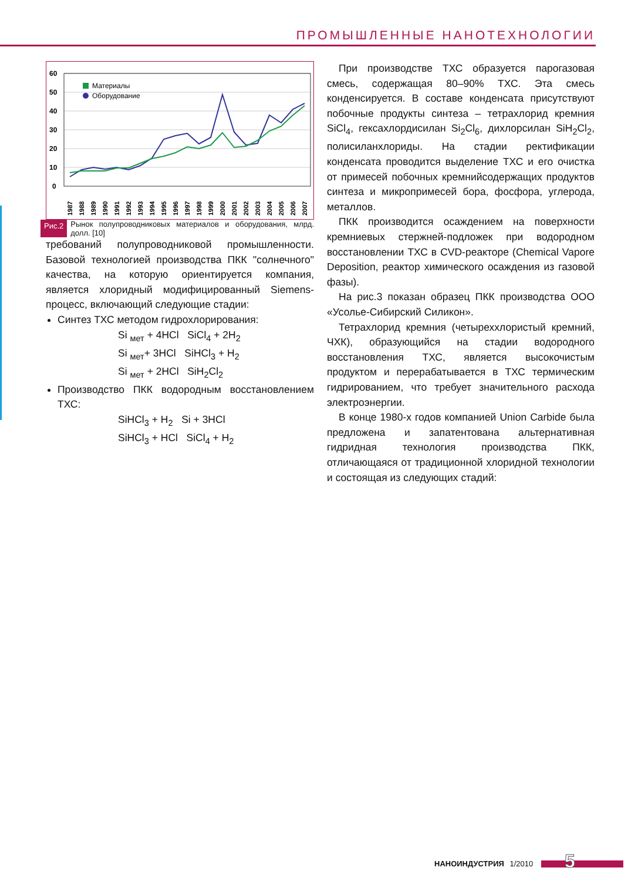ПРОМЫШЛЕННЫЕ НАНОТЕХНОЛОГИИ
60
50
40
30
20
10
0
Материалы
Оборудование
1987
1988
1989
1990
1991
1992
1993
1994
1995
1996
1997
1998
1999
2000
2001
2002
2003
2004
2005
2006
2007
Рис.2 Рынок полупроводниковых материалов и оборудования, млрд. долл. [10]
требований полупроводниковой промышленности. Базовой технологией производства ПКК "солнечного" качества, на которую ориентируется компания, является хлоридный модифицированный Siemens-процесс, включающий следующие стадии:
Синтез ТХС методом гидрохлорирования:
Si <sub>мет</sub> + 4HCl SiCl<sub>4</sub> + 2H<sub>2</sub>
Si <sub>мет</sub>+ 3HCl SiHCl<sub>3</sub> + H<sub>2</sub>
Si <sub>мет</sub> + 2HCl SiH<sub>2</sub>Cl<sub>2</sub>
Производство ПКК водородным восстановлением ТХС:
SiHCl<sub>3</sub> + H<sub>2</sub> Si + 3HCl
SiHCl<sub>3</sub> + HCl SiCl<sub>4</sub> + H<sub>2</sub>
При производстве ТХС образуется парогазовая смесь, содержащая 80–90% ТХС. Эта смесь конденсируется. В составе конденсата присутствуют побочные продукты синтеза – тетрахлорид кремния SiCl<sub>4</sub>, гексахлордисилан Si<sub>2</sub>Cl<sub>6</sub>, дихлорсилан SiH<sub>2</sub>Cl<sub>2</sub>, полисиланхлориды. На стадии ректификации конденсата проводится выделение ТХС и его очистка от примесей побочных кремнийсодержащих продуктов синтеза и микропримесей бора, фосфора, углерода, металлов.
ПКК производится осаждением на поверхности кремниевых стержней-подложек при водородном восстановлении ТХС в CVD-реакторе (Chemical Vapore Deposition, реактор химического осаждения из газовой фазы).
На рис.3 показан образец ПКК производства ООО «Усолье-Сибирский Силикон».
Тетрахлорид кремния (четыреххлористый кремний, ЧХК), образующийся на стадии водородного восстановления ТХС, является высокочистым продуктом и перерабатывается в ТХС термическим гидрированием, что требует значительного расхода электроэнергии.
В конце 1980-х годов компанией Union Carbide была предложена и запатентована альтернативная гидридная технология производства ПКК, отличающаяся от традиционной хлоридной технологии и состоящая из следующих стадий:
НАНОИНДУСТРИЯ 1/2010 5